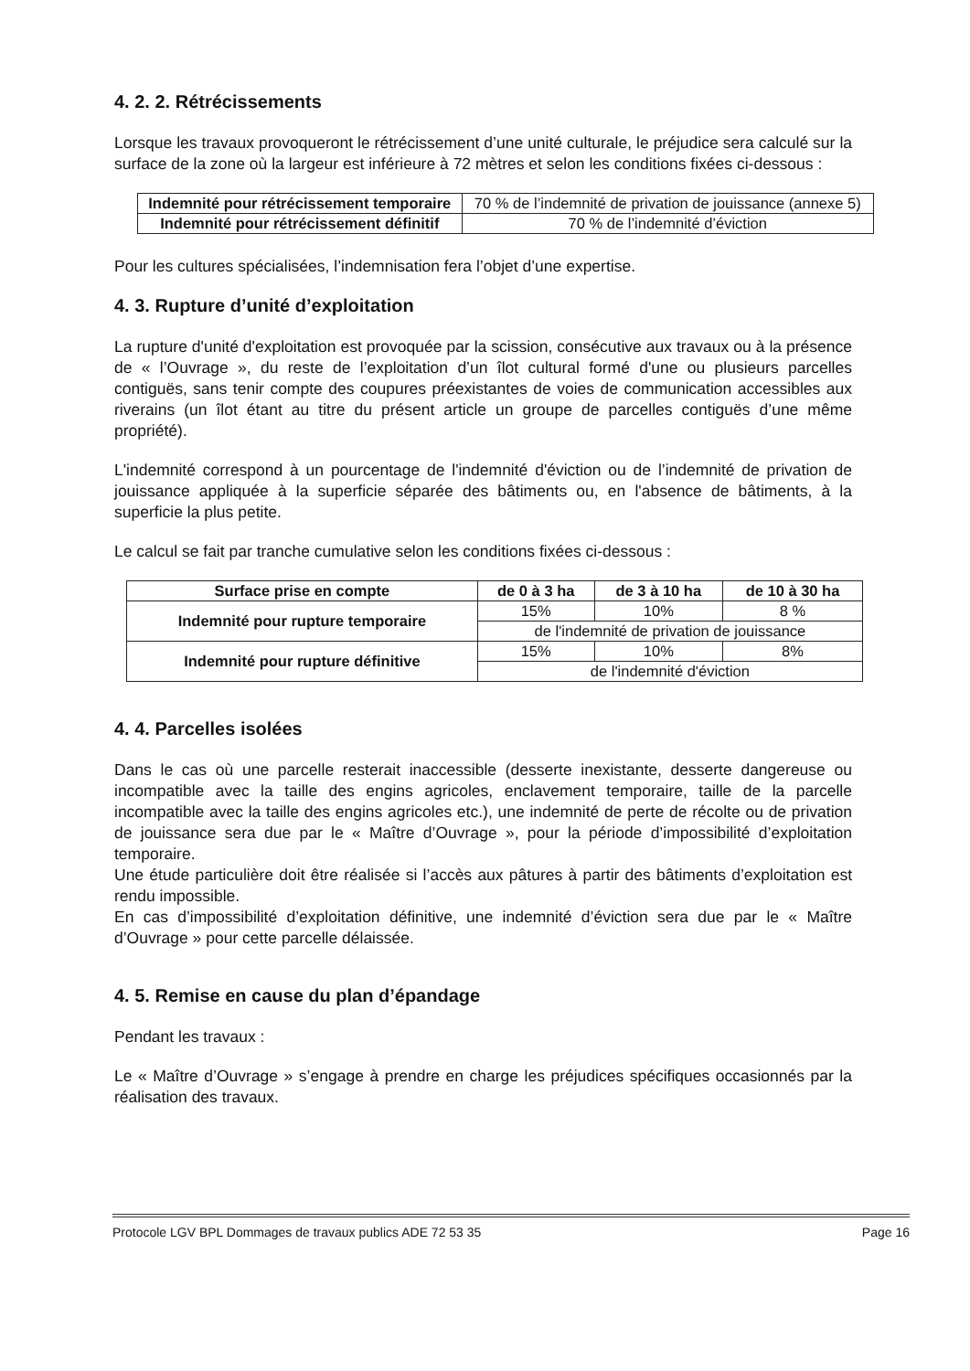4. 2. 2. Rétrécissements
Lorsque les travaux provoqueront le rétrécissement d’une unité culturale, le préjudice sera calculé sur la surface de la zone où la largeur est inférieure à 72 mètres et selon les conditions fixées ci-dessous :
| Indemnité pour rétrécissement temporaire | 70 % de l’indemnité de privation de jouissance (annexe 5) |
| Indemnité pour rétrécissement définitif | 70 % de l’indemnité d’éviction |
Pour les cultures spécialisées, l’indemnisation fera l’objet d’une expertise.
4. 3. Rupture d’unité d’exploitation
La rupture d'unité d'exploitation est provoquée par la scission, consécutive aux travaux ou à la présence de « l’Ouvrage », du reste de l’exploitation d’un îlot cultural formé d'une ou plusieurs parcelles contiguës, sans tenir compte des coupures préexistantes de voies de communication accessibles aux riverains (un îlot étant au titre du présent article un groupe de parcelles contiguës d’une même propriété).
L'indemnité correspond à un pourcentage de l'indemnité d'éviction ou de l’indemnité de privation de jouissance appliquée à la superficie séparée des bâtiments ou, en l'absence de bâtiments, à la superficie la plus petite.
Le calcul se fait par tranche cumulative selon les conditions fixées ci-dessous :
| Surface prise en compte | de 0 à 3 ha | de 3 à 10 ha | de 10 à 30 ha |
| --- | --- | --- | --- |
| Indemnité pour rupture temporaire | 15% | 10% | 8 % |
| | de l'indemnité de privation de jouissance | | |
| Indemnité pour rupture définitive | 15% | 10% | 8% |
| | de l'indemnité d'éviction | | |
4. 4. Parcelles isolées
Dans le cas où une parcelle resterait inaccessible (desserte inexistante, desserte dangereuse ou incompatible avec la taille des engins agricoles, enclavement temporaire, taille de la parcelle incompatible avec la taille des engins agricoles etc.), une indemnité de perte de récolte ou de privation de jouissance sera due par le « Maître d’Ouvrage », pour la période d’impossibilité d’exploitation temporaire.
Une étude particulière doit être réalisée si l’accès aux pâtures à partir des bâtiments d’exploitation est rendu impossible.
En cas d’impossibilité d’exploitation définitive, une indemnité d’éviction sera due par le « Maître d’Ouvrage » pour cette parcelle délaissée.
4. 5. Remise en cause du plan d’épandage
Pendant les travaux :
Le « Maître d’Ouvrage » s’engage à prendre en charge les préjudices spécifiques occasionnés par la réalisation des travaux.
Protocole LGV BPL Dommages de travaux publics ADE 72 53 35 Page 16